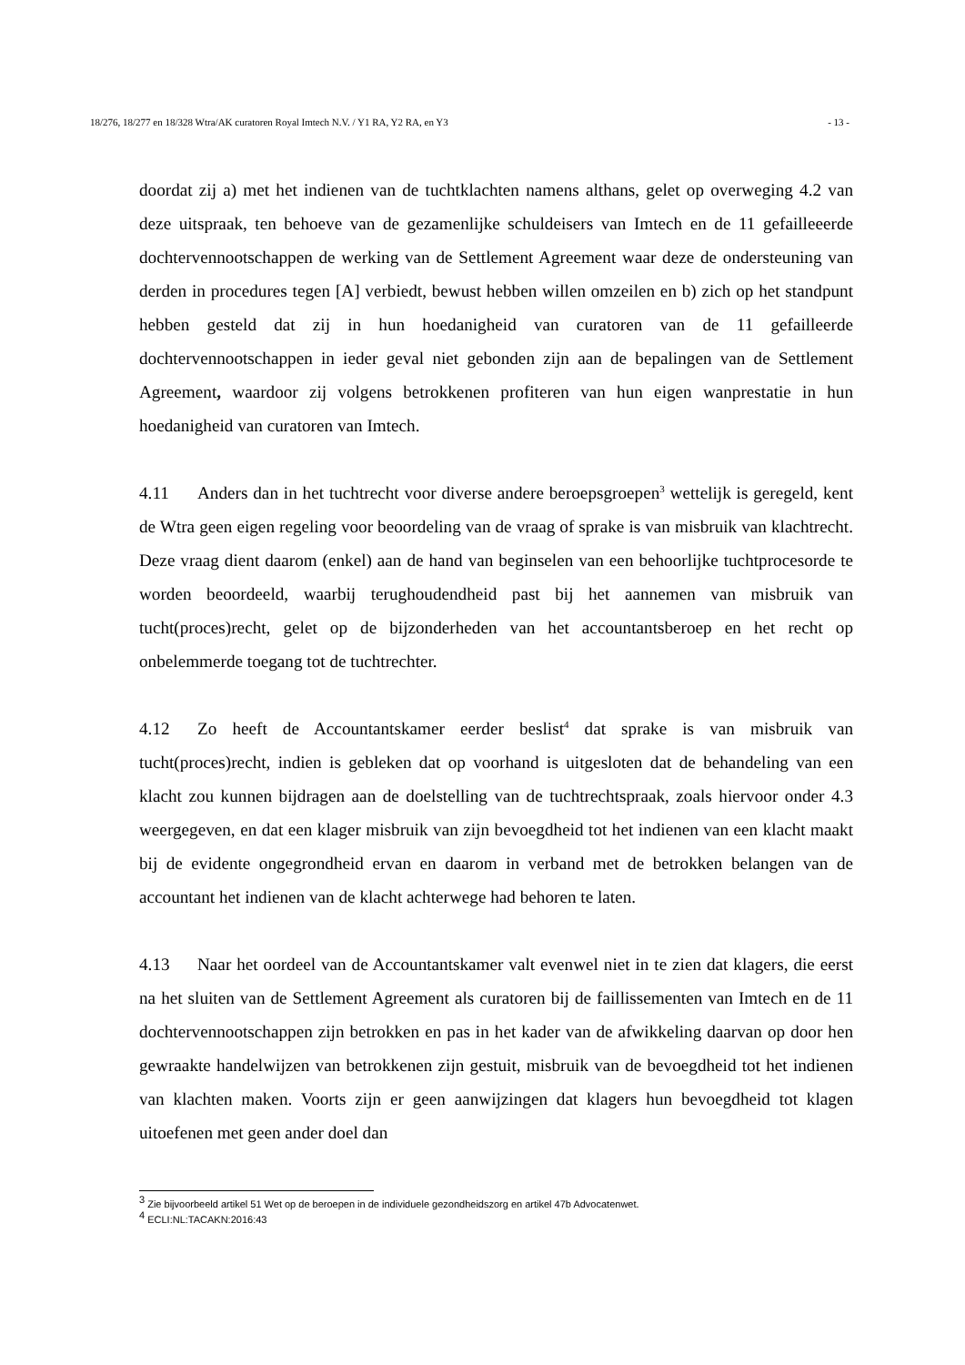18/276, 18/277 en 18/328 Wtra/AK curatoren Royal Imtech N.V. / Y1 RA, Y2 RA, en Y3 - 13 -
doordat zij a) met het indienen van de tuchtklachten namens althans, gelet op overweging 4.2 van deze uitspraak, ten behoeve van de gezamenlijke schuldeisers van Imtech en de 11 gefailleeerde dochtervennootschappen de werking van de Settlement Agreement waar deze de ondersteuning van derden in procedures tegen [A] verbiedt, bewust hebben willen omzeilen en b) zich op het standpunt hebben gesteld dat zij in hun hoedanigheid van curatoren van de 11 gefailleerde dochtervennootschappen in ieder geval niet gebonden zijn aan de bepalingen van de Settlement Agreement, waardoor zij volgens betrokkenen profiteren van hun eigen wanprestatie in hun hoedanigheid van curatoren van Imtech.
4.11 Anders dan in het tuchtrecht voor diverse andere beroepsgroepen<sup>3</sup> wettelijk is geregeld, kent de Wtra geen eigen regeling voor beoordeling van de vraag of sprake is van misbruik van klachtrecht. Deze vraag dient daarom (enkel) aan de hand van beginselen van een behoorlijke tuchtprocesorde te worden beoordeeld, waarbij terughoudendheid past bij het aannemen van misbruik van tucht(proces)recht, gelet op de bijzonderheden van het accountantsberoep en het recht op onbelemmerde toegang tot de tuchtrechter.
4.12 Zo heeft de Accountantskamer eerder beslist<sup>4</sup> dat sprake is van misbruik van tucht(proces)recht, indien is gebleken dat op voorhand is uitgesloten dat de behandeling van een klacht zou kunnen bijdragen aan de doelstelling van de tuchtrechtspraak, zoals hiervoor onder 4.3 weergegeven, en dat een klager misbruik van zijn bevoegdheid tot het indienen van een klacht maakt bij de evidente ongegrondheid ervan en daarom in verband met de betrokken belangen van de accountant het indienen van de klacht achterwege had behoren te laten.
4.13 Naar het oordeel van de Accountantskamer valt evenwel niet in te zien dat klagers, die eerst na het sluiten van de Settlement Agreement als curatoren bij de faillissementen van Imtech en de 11 dochtervennootschappen zijn betrokken en pas in het kader van de afwikkeling daarvan op door hen gewraakte handelwijzen van betrokkenen zijn gestuit, misbruik van de bevoegdheid tot het indienen van klachten maken. Voorts zijn er geen aanwijzingen dat klagers hun bevoegdheid tot klagen uitoefenen met geen ander doel dan
<sup>3</sup> Zie bijvoorbeeld artikel 51 Wet op de beroepen in de individuele gezondheidszorg en artikel 47b Advocatenwet.
<sup>4</sup> ECLI:NL:TACAKN:2016:43